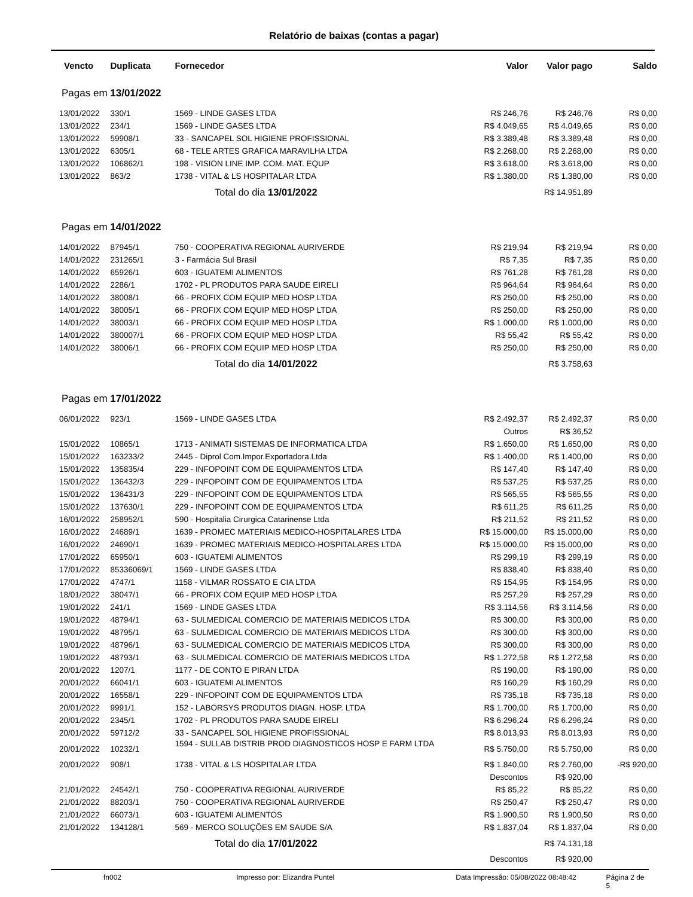Relatório de baixas (contas a pagar)
| Vencto | Duplicata | Fornecedor | Valor | Valor pago | Saldo |
| --- | --- | --- | --- | --- | --- |
| Pagas em 13/01/2022 | | | | | |
| 13/01/2022 | 330/1 | 1569 - LINDE GASES LTDA | R$ 246,76 | R$ 246,76 | R$ 0,00 |
| 13/01/2022 | 234/1 | 1569 - LINDE GASES LTDA | R$ 4.049,65 | R$ 4.049,65 | R$ 0,00 |
| 13/01/2022 | 59908/1 | 33 - SANCAPEL SOL HIGIENE PROFISSIONAL | R$ 3.389,48 | R$ 3.389,48 | R$ 0,00 |
| 13/01/2022 | 6305/1 | 68 - TELE ARTES GRAFICA MARAVILHA LTDA | R$ 2.268,00 | R$ 2.268,00 | R$ 0,00 |
| 13/01/2022 | 106862/1 | 198 - VISION LINE IMP. COM. MAT. EQUP | R$ 3.618,00 | R$ 3.618,00 | R$ 0,00 |
| 13/01/2022 | 863/2 | 1738 - VITAL & LS HOSPITALAR LTDA | R$ 1.380,00 | R$ 1.380,00 | R$ 0,00 |
| Total do dia 13/01/2022 | | | | R$ 14.951,89 | |
| Pagas em 14/01/2022 | | | | | |
| 14/01/2022 | 87945/1 | 750 - COOPERATIVA REGIONAL AURIVERDE | R$ 219,94 | R$ 219,94 | R$ 0,00 |
| 14/01/2022 | 231265/1 | 3 - Farmácia Sul Brasil | R$ 7,35 | R$ 7,35 | R$ 0,00 |
| 14/01/2022 | 65926/1 | 603 - IGUATEMI ALIMENTOS | R$ 761,28 | R$ 761,28 | R$ 0,00 |
| 14/01/2022 | 2286/1 | 1702 - PL PRODUTOS PARA SAUDE EIRELI | R$ 964,64 | R$ 964,64 | R$ 0,00 |
| 14/01/2022 | 38008/1 | 66 - PROFIX COM EQUIP MED HOSP LTDA | R$ 250,00 | R$ 250,00 | R$ 0,00 |
| 14/01/2022 | 38005/1 | 66 - PROFIX COM EQUIP MED HOSP LTDA | R$ 250,00 | R$ 250,00 | R$ 0,00 |
| 14/01/2022 | 38003/1 | 66 - PROFIX COM EQUIP MED HOSP LTDA | R$ 1.000,00 | R$ 1.000,00 | R$ 0,00 |
| 14/01/2022 | 380007/1 | 66 - PROFIX COM EQUIP MED HOSP LTDA | R$ 55,42 | R$ 55,42 | R$ 0,00 |
| 14/01/2022 | 38006/1 | 66 - PROFIX COM EQUIP MED HOSP LTDA | R$ 250,00 | R$ 250,00 | R$ 0,00 |
| Total do dia 14/01/2022 | | | | R$ 3.758,63 | |
| Pagas em 17/01/2022 | | | | | |
| 06/01/2022 | 923/1 | 1569 - LINDE GASES LTDA | R$ 2.492,37 | R$ 2.492,37 | R$ 0,00 |
| | | | Outros | R$ 36,52 | |
| 15/01/2022 | 10865/1 | 1713 - ANIMATI SISTEMAS DE INFORMATICA LTDA | R$ 1.650,00 | R$ 1.650,00 | R$ 0,00 |
| 15/01/2022 | 163233/2 | 2445 - Diprol Com.Impor.Exportadora.Ltda | R$ 1.400,00 | R$ 1.400,00 | R$ 0,00 |
| 15/01/2022 | 135835/4 | 229 - INFOPOINT COM DE EQUIPAMENTOS LTDA | R$ 147,40 | R$ 147,40 | R$ 0,00 |
| 15/01/2022 | 136432/3 | 229 - INFOPOINT COM DE EQUIPAMENTOS LTDA | R$ 537,25 | R$ 537,25 | R$ 0,00 |
| 15/01/2022 | 136431/3 | 229 - INFOPOINT COM DE EQUIPAMENTOS LTDA | R$ 565,55 | R$ 565,55 | R$ 0,00 |
| 15/01/2022 | 137630/1 | 229 - INFOPOINT COM DE EQUIPAMENTOS LTDA | R$ 611,25 | R$ 611,25 | R$ 0,00 |
| 16/01/2022 | 258952/1 | 590 - Hospitalia Cirurgica Catarinense Ltda | R$ 211,52 | R$ 211,52 | R$ 0,00 |
| 16/01/2022 | 24689/1 | 1639 - PROMEC MATERIAIS MEDICO-HOSPITALARES LTDA | R$ 15.000,00 | R$ 15.000,00 | R$ 0,00 |
| 16/01/2022 | 24690/1 | 1639 - PROMEC MATERIAIS MEDICO-HOSPITALARES LTDA | R$ 15.000,00 | R$ 15.000,00 | R$ 0,00 |
| 17/01/2022 | 65950/1 | 603 - IGUATEMI ALIMENTOS | R$ 299,19 | R$ 299,19 | R$ 0,00 |
| 17/01/2022 | 85336069/1 | 1569 - LINDE GASES LTDA | R$ 838,40 | R$ 838,40 | R$ 0,00 |
| 17/01/2022 | 4747/1 | 1158 - VILMAR ROSSATO E CIA LTDA | R$ 154,95 | R$ 154,95 | R$ 0,00 |
| 18/01/2022 | 38047/1 | 66 - PROFIX COM EQUIP MED HOSP LTDA | R$ 257,29 | R$ 257,29 | R$ 0,00 |
| 19/01/2022 | 241/1 | 1569 - LINDE GASES LTDA | R$ 3.114,56 | R$ 3.114,56 | R$ 0,00 |
| 19/01/2022 | 48794/1 | 63 - SULMEDICAL COMERCIO DE MATERIAIS MEDICOS LTDA | R$ 300,00 | R$ 300,00 | R$ 0,00 |
| 19/01/2022 | 48795/1 | 63 - SULMEDICAL COMERCIO DE MATERIAIS MEDICOS LTDA | R$ 300,00 | R$ 300,00 | R$ 0,00 |
| 19/01/2022 | 48796/1 | 63 - SULMEDICAL COMERCIO DE MATERIAIS MEDICOS LTDA | R$ 300,00 | R$ 300,00 | R$ 0,00 |
| 19/01/2022 | 48793/1 | 63 - SULMEDICAL COMERCIO DE MATERIAIS MEDICOS LTDA | R$ 1.272,58 | R$ 1.272,58 | R$ 0,00 |
| 20/01/2022 | 1207/1 | 1177 - DE CONTO E PIRAN LTDA | R$ 190,00 | R$ 190,00 | R$ 0,00 |
| 20/01/2022 | 66041/1 | 603 - IGUATEMI ALIMENTOS | R$ 160,29 | R$ 160,29 | R$ 0,00 |
| 20/01/2022 | 16558/1 | 229 - INFOPOINT COM DE EQUIPAMENTOS LTDA | R$ 735,18 | R$ 735,18 | R$ 0,00 |
| 20/01/2022 | 9991/1 | 152 - LABORSYS PRODUTOS DIAGN. HOSP. LTDA | R$ 1.700,00 | R$ 1.700,00 | R$ 0,00 |
| 20/01/2022 | 2345/1 | 1702 - PL PRODUTOS PARA SAUDE EIRELI | R$ 6.296,24 | R$ 6.296,24 | R$ 0,00 |
| 20/01/2022 | 59712/2 | 33 - SANCAPEL SOL HIGIENE PROFISSIONAL | R$ 8.013,93 | R$ 8.013,93 | R$ 0,00 |
| 20/01/2022 | 10232/1 | 1594 - SULLAB DISTRIB PROD DIAGNOSTICOS HOSP E FARM LTDA | R$ 5.750,00 | R$ 5.750,00 | R$ 0,00 |
| 20/01/2022 | 908/1 | 1738 - VITAL & LS HOSPITALAR LTDA | R$ 1.840,00 | R$ 2.760,00 | -R$ 920,00 |
| | | | Descontos | R$ 920,00 | |
| 21/01/2022 | 24542/1 | 750 - COOPERATIVA REGIONAL AURIVERDE | R$ 85,22 | R$ 85,22 | R$ 0,00 |
| 21/01/2022 | 88203/1 | 750 - COOPERATIVA REGIONAL AURIVERDE | R$ 250,47 | R$ 250,47 | R$ 0,00 |
| 21/01/2022 | 66073/1 | 603 - IGUATEMI ALIMENTOS | R$ 1.900,50 | R$ 1.900,50 | R$ 0,00 |
| 21/01/2022 | 134128/1 | 569 - MERCO SOLUÇÕES EM SAUDE S/A | R$ 1.837,04 | R$ 1.837,04 | R$ 0,00 |
| Total do dia 17/01/2022 | | | | R$ 74.131,18 | |
| | | | Descontos | R$ 920,00 | |
fn002 Impresso por: Elizandra Puntel Data Impressão: 05/08/2022 08:48:42 Página 2 de 5